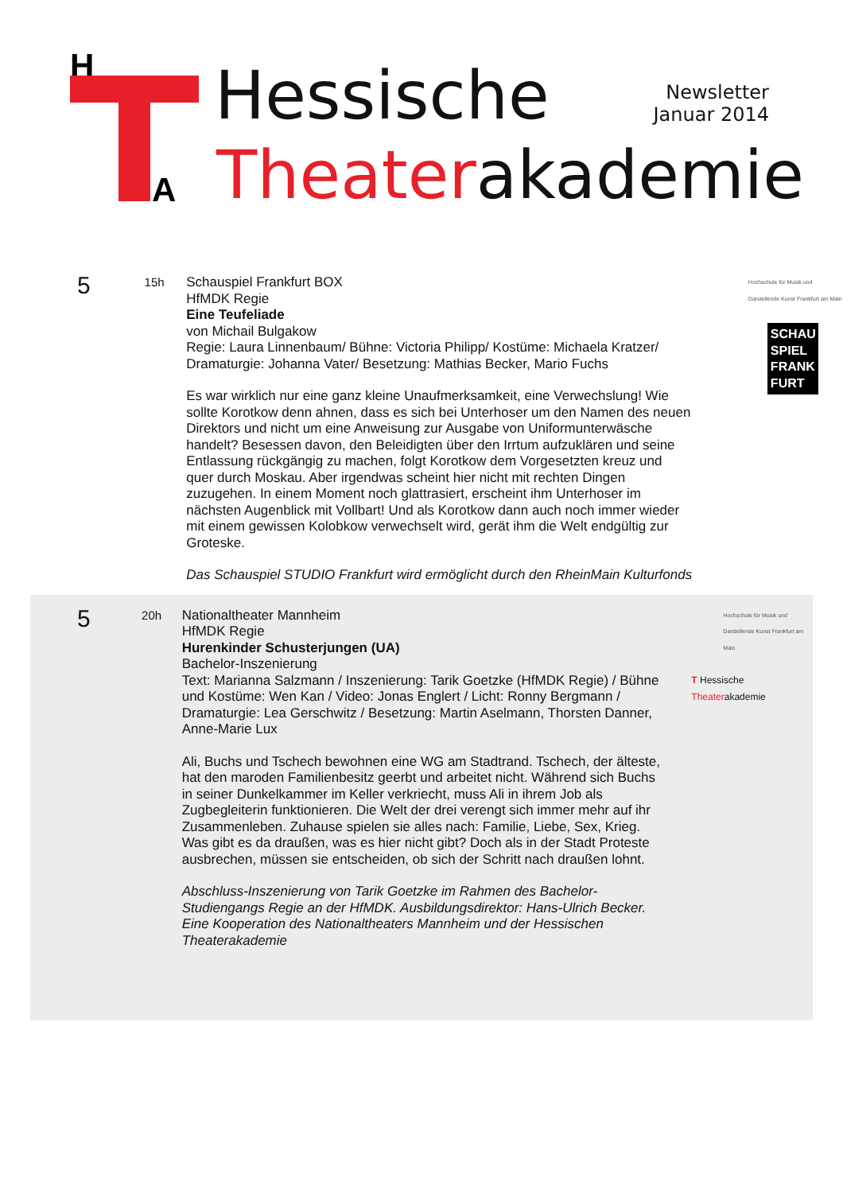H
A
Hessische
Theaterakademie
Newsletter
Januar 2014
5
15h Schauspiel Frankfurt BOX
HfMDK Regie
Eine Teufeliade
von Michail Bulgakow
Regie: Laura Linnenbaum/ Bühne: Victoria Philipp/ Kostüme: Michaela Kratzer/ Dramaturgie: Johanna Vater/ Besetzung: Mathias Becker, Mario Fuchs
Es war wirklich nur eine ganz kleine Unaufmerksamkeit, eine Verwechslung! Wie sollte Korotkow denn ahnen, dass es sich bei Unterhoser um den Namen des neuen Direktors und nicht um eine Anweisung zur Ausgabe von Uniformunterwäsche handelt? Besessen davon, den Beleidigten über den Irrtum aufzuklären und seine Entlassung rückgängig zu machen, folgt Korotkow dem Vorgesetzten kreuz und quer durch Moskau. Aber irgendwas scheint hier nicht mit rechten Dingen zuzugehen. In einem Moment noch glattrasiert, erscheint ihm Unterhoser im nächsten Augenblick mit Vollbart! Und als Korotkow dann auch noch immer wieder mit einem gewissen Kolobkow verwechselt wird, gerät ihm die Welt endgültig zur Groteske.
Das Schauspiel STUDIO Frankfurt wird ermöglicht durch den RheinMain Kulturfonds
Hochschule für Musik und Darstellende Kunst Frankfurt am Main
SCHAU SPIEL FRANK FURT
5
20h Nationaltheater Mannheim
HfMDK Regie
Hurenkinder Schusterjungen (UA)
Bachelor-Inszenierung
Text: Marianna Salzmann / Inszenierung: Tarik Goetzke (HfMDK Regie) / Bühne und Kostüme: Wen Kan / Video: Jonas Englert / Licht: Ronny Bergmann / Dramaturgie: Lea Gerschwitz / Besetzung: Martin Aselmann, Thorsten Danner, Anne-Marie Lux
Ali, Buchs und Tschech bewohnen eine WG am Stadtrand. Tschech, der älteste, hat den maroden Familienbesitz geerbt und arbeitet nicht. Während sich Buchs in seiner Dunkelkammer im Keller verkriecht, muss Ali in ihrem Job als Zugbegleiterin funktionieren. Die Welt der drei verengt sich immer mehr auf ihr Zusammenleben. Zuhause spielen sie alles nach: Familie, Liebe, Sex, Krieg. Was gibt es da draußen, was es hier nicht gibt? Doch als in der Stadt Proteste ausbrechen, müssen sie entscheiden, ob sich der Schritt nach draußen lohnt.
Abschluss-Inszenierung von Tarik Goetzke im Rahmen des Bachelor-Studiengangs Regie an der HfMDK. Ausbildungsdirektor: Hans-Ulrich Becker. Eine Kooperation des Nationaltheaters Mannheim und der Hessischen Theaterakademie
Hochschule für Musik und Darstellende Kunst Frankfurt am Main
T Hessische
Theaterakademie